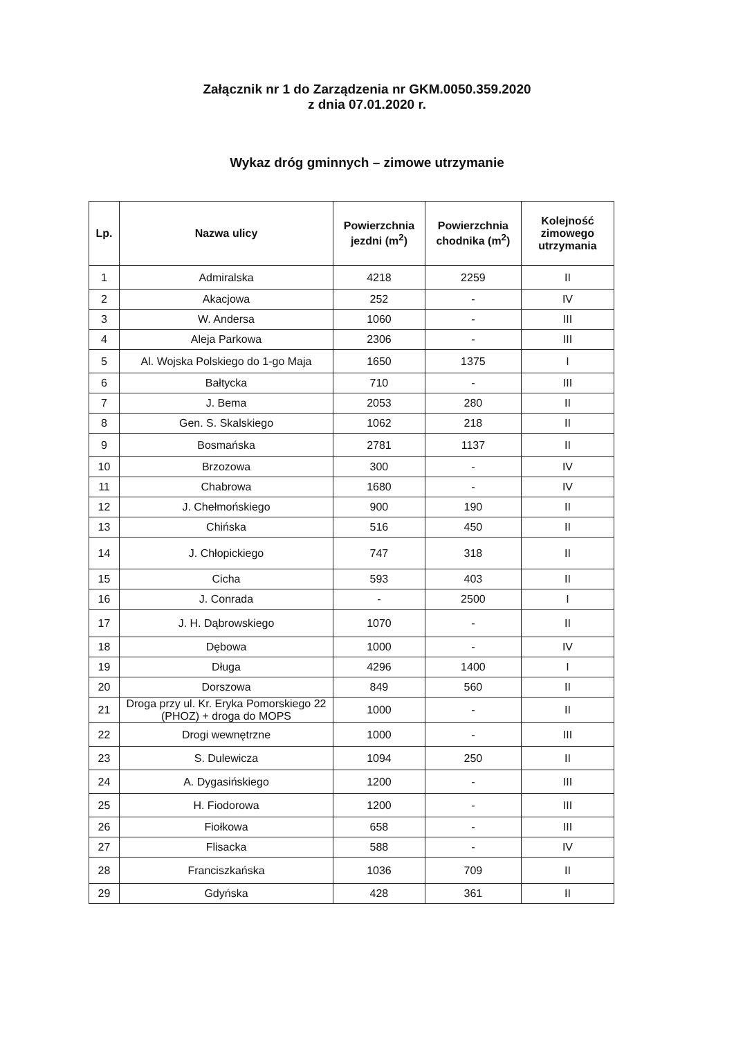Załącznik nr 1 do Zarządzenia nr GKM.0050.359.2020
z dnia 07.01.2020 r.
Wykaz dróg gminnych – zimowe utrzymanie
| Lp. | Nazwa ulicy | Powierzchnia jezdni (m<sup>2</sup>) | Powierzchnia chodnika (m<sup>2</sup>) | Kolejność zimowego utrzymania |
| --- | --- | --- | --- | --- |
| 1 | Admiralska | 4218 | 2259 | II |
| 2 | Akacjowa | 252 | - | IV |
| 3 | W. Andersa | 1060 | - | III |
| 4 | Aleja Parkowa | 2306 | - | III |
| 5 | Al. Wojska Polskiego do 1-go Maja | 1650 | 1375 | I |
| 6 | Bałtycka | 710 | - | III |
| 7 | J. Bema | 2053 | 280 | II |
| 8 | Gen. S. Skalskiego | 1062 | 218 | II |
| 9 | Bosmańska | 2781 | 1137 | II |
| 10 | Brzozowa | 300 | - | IV |
| 11 | Chabrowa | 1680 | - | IV |
| 12 | J. Chełmońskiego | 900 | 190 | II |
| 13 | Chińska | 516 | 450 | II |
| 14 | J. Chłopickiego | 747 | 318 | II |
| 15 | Cicha | 593 | 403 | II |
| 16 | J. Conrada | - | 2500 | I |
| 17 | J. H. Dąbrowskiego | 1070 | - | II |
| 18 | Dębowa | 1000 | - | IV |
| 19 | Długa | 4296 | 1400 | I |
| 20 | Dorszowa | 849 | 560 | II |
| 21 | Droga przy ul. Kr. Eryka Pomorskiego 22 (PHOZ) + droga do MOPS | 1000 | - | II |
| 22 | Drogi wewnętrzne | 1000 | - | III |
| 23 | S. Dulewicza | 1094 | 250 | II |
| 24 | A. Dygasińskiego | 1200 | - | III |
| 25 | H. Fiodorowa | 1200 | - | III |
| 26 | Fiołkowa | 658 | - | III |
| 27 | Flisacka | 588 | - | IV |
| 28 | Franciszkańska | 1036 | 709 | II |
| 29 | Gdyńska | 428 | 361 | II |